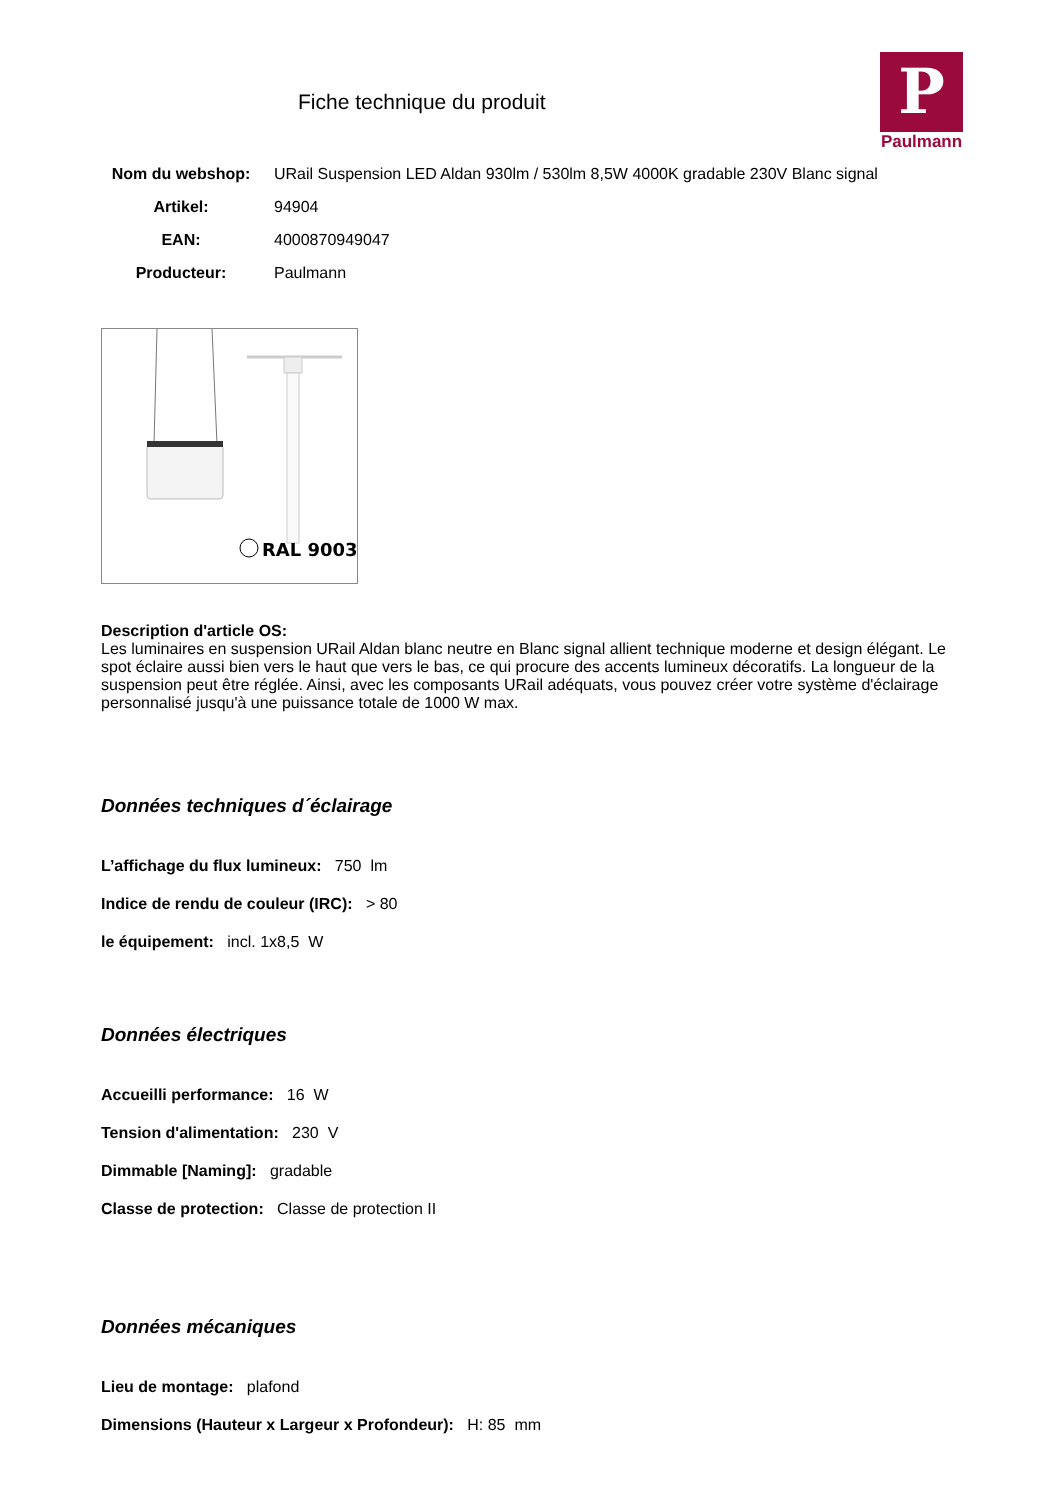Fiche technique du produit
P
Paulmann
Nom du webshop: URail Suspension LED Aldan 930lm / 530lm 8,5W 4000K gradable 230V Blanc signal
Artikel: 94904
EAN: 4000870949047
Producteur: Paulmann
RAL 9003
Description d'article OS:
Les luminaires en suspension URail Aldan blanc neutre en Blanc signal allient technique moderne et design élégant. Le spot éclaire aussi bien vers le haut que vers le bas, ce qui procure des accents lumineux décoratifs. La longueur de la suspension peut être réglée. Ainsi, avec les composants URail adéquats, vous pouvez créer votre système d'éclairage personnalisé jusqu'à une puissance totale de 1000 W max.
Données techniques d´éclairage
L’affichage du flux lumineux: 750 lm
Indice de rendu de couleur (IRC): > 80
le équipement: incl. 1x8,5 W
Données électriques
Accueilli performance: 16 W
Tension d'alimentation: 230 V
Dimmable [Naming]: gradable
Classe de protection: Classe de protection II
Données mécaniques
Lieu de montage: plafond
Dimensions (Hauteur x Largeur x Profondeur): H: 85 mm